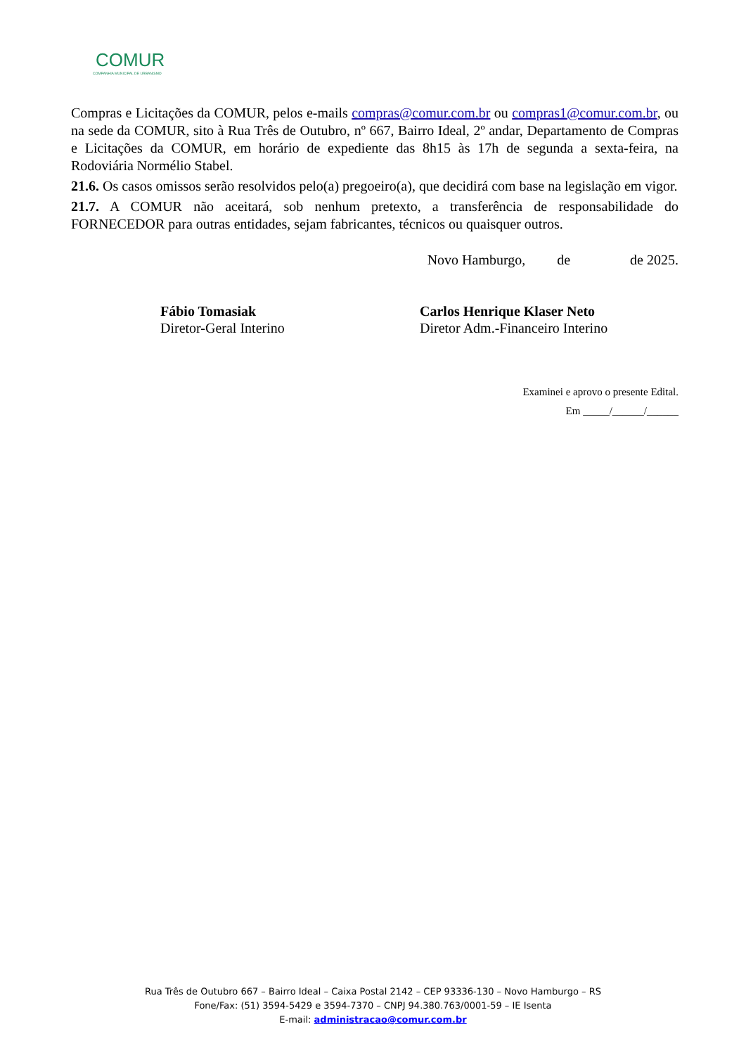COMUR
COMPANHIA MUNICIPAL DE URBANISMO
Compras e Licitações da COMUR, pelos e-mails compras@comur.com.br ou compras1@comur.com.br, ou na sede da COMUR, sito à Rua Três de Outubro, nº 667, Bairro Ideal, 2º andar, Departamento de Compras e Licitações da COMUR, em horário de expediente das 8h15 às 17h de segunda a sexta-feira, na Rodoviária Normélio Stabel.
21.6. Os casos omissos serão resolvidos pelo(a) pregoeiro(a), que decidirá com base na legislação em vigor.
21.7. A COMUR não aceitará, sob nenhum pretexto, a transferência de responsabilidade do FORNECEDOR para outras entidades, sejam fabricantes, técnicos ou quaisquer outros.
Novo Hamburgo, de de 2025.
Fábio Tomasiak
Diretor-Geral Interino
Carlos Henrique Klaser Neto
Diretor Adm.-Financeiro Interino
Examinei e aprovo o presente Edital.
Em _____/______/______
Rua Três de Outubro 667 – Bairro Ideal – Caixa Postal 2142 – CEP 93336-130 – Novo Hamburgo – RS
Fone/Fax: (51) 3594-5429 e 3594-7370 – CNPJ 94.380.763/0001-59 – IE Isenta
E-mail: administracao@comur.com.br